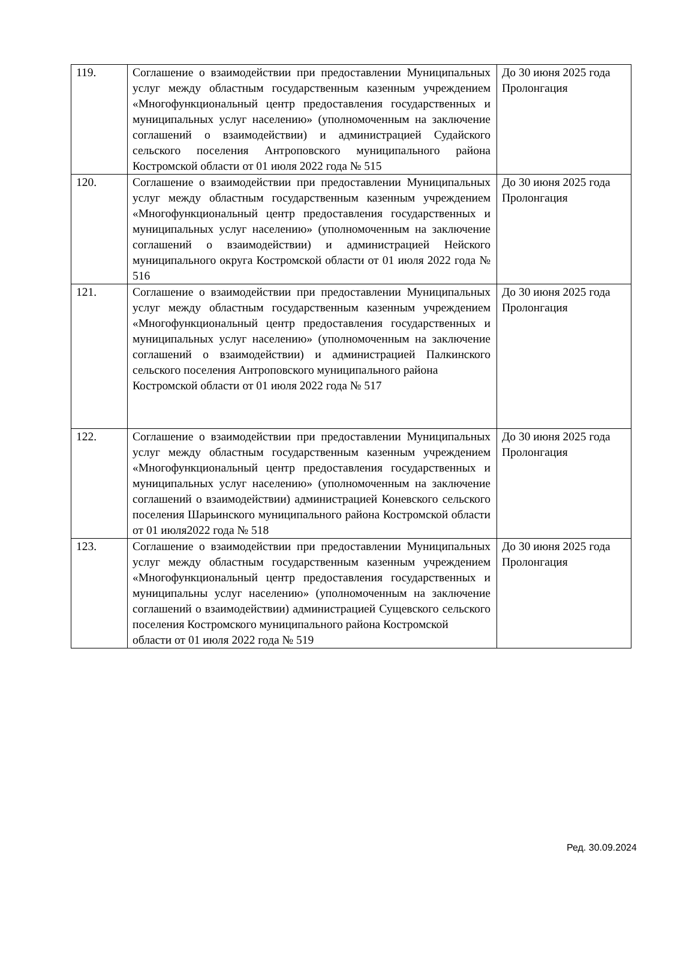| 119. | Соглашение о взаимодействии при предоставлении Муниципальных услуг между областным государственным казенным учреждением «Многофункциональный центр предоставления государственных и муниципальных услуг населению» (уполномоченным на заключение соглашений о взаимодействии) и администрацией Судайского сельского поселения Антроповского муниципального района Костромской области от 01 июля 2022 года № 515 | До 30 июня 2025 года Пролонгация |
| 120. | Соглашение о взаимодействии при предоставлении Муниципальных услуг между областным государственным казенным учреждением «Многофункциональный центр предоставления государственных и муниципальных услуг населению» (уполномоченным на заключение соглашений о взаимодействии) и администрацией Нейского муниципального округа Костромской области от 01 июля 2022 года № 516 | До 30 июня 2025 года Пролонгация |
| 121. | Соглашение о взаимодействии при предоставлении Муниципальных услуг между областным государственным казенным учреждением «Многофункциональный центр предоставления государственных и муниципальных услуг населению» (уполномоченным на заключение соглашений о взаимодействии) и администрацией Палкинского сельского поселения Антроповского муниципального района Костромской области от 01 июля 2022 года № 517 | До 30 июня 2025 года Пролонгация |
| 122. | Соглашение о взаимодействии при предоставлении Муниципальных услуг между областным государственным казенным учреждением «Многофункциональный центр предоставления государственных и муниципальных услуг населению» (уполномоченным на заключение соглашений о взаимодействии) администрацией Коневского сельского поселения Шарьинского муниципального района Костромской области от 01 июля2022 года № 518 | До 30 июня 2025 года Пролонгация |
| 123. | Соглашение о взаимодействии при предоставлении Муниципальных услуг между областным государственным казенным учреждением «Многофункциональный центр предоставления государственных и муниципальны услуг населению» (уполномоченным на заключение соглашений о взаимодействии) администрацией Сущевского сельского поселения Костромского муниципального района Костромской области от 01 июля 2022 года № 519 | До 30 июня 2025 года Пролонгация |
Ред. 30.09.2024